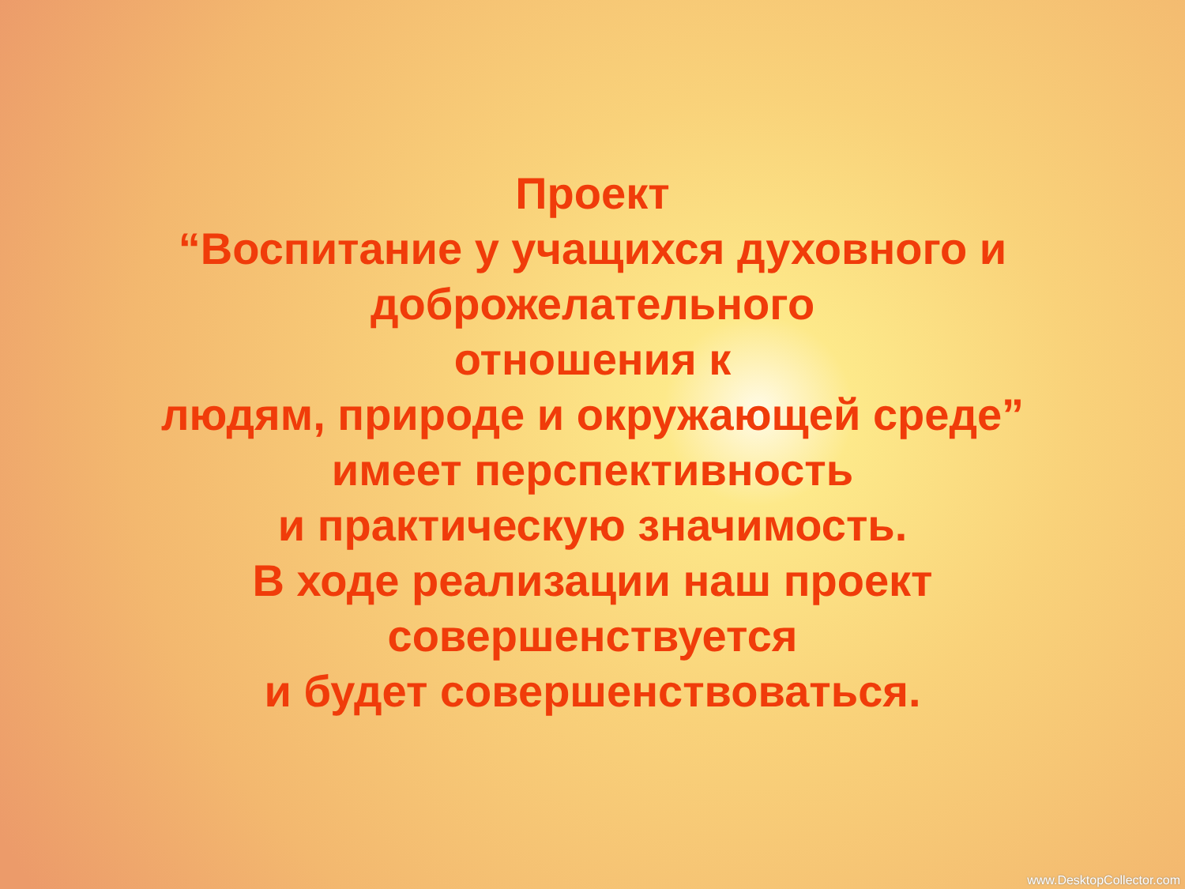Проект
“Воспитание у учащихся духовного и
доброжелательного
отношения к
людям, природе и окружающей среде”
имеет перспективность
и практическую значимость.
В ходе реализации наш проект
совершенствуется
и будет совершенствоваться.
www.DesktopCollector.com